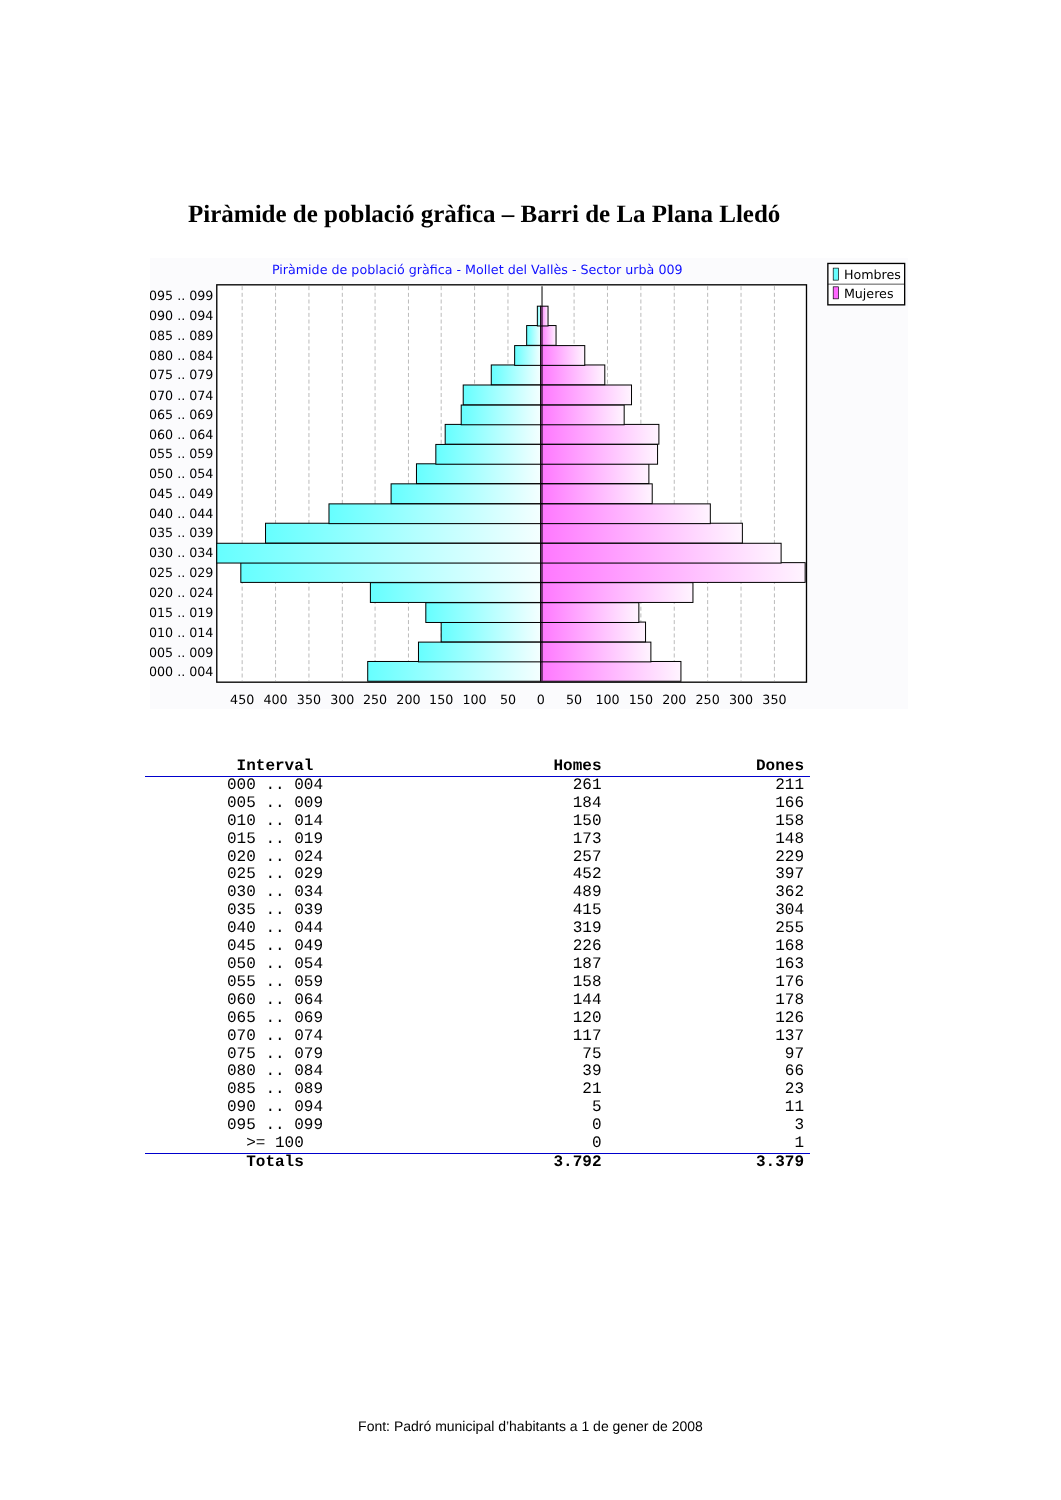Piràmide de població gràfica – Barri de La Plana Lledó
Piràmide de població gràfica - Mollet del Vallès - Sector urbà 009
095 .. 099
090 .. 094
085 .. 089
080 .. 084
075 .. 079
070 .. 074
065 .. 069
060 .. 064
055 .. 059
050 .. 054
045 .. 049
040 .. 044
035 .. 039
030 .. 034
025 .. 029
020 .. 024
015 .. 019
010 .. 014
005 .. 009
000 .. 004
450
400
350
300
250
200
150
100
50
0
50
100
150
200
250
300
350
Hombres
Mujeres
| Interval | Homes | Dones |
| --- | --- | --- |
| 000 .. 004 | 261 | 211 |
| 005 .. 009 | 184 | 166 |
| 010 .. 014 | 150 | 158 |
| 015 .. 019 | 173 | 148 |
| 020 .. 024 | 257 | 229 |
| 025 .. 029 | 452 | 397 |
| 030 .. 034 | 489 | 362 |
| 035 .. 039 | 415 | 304 |
| 040 .. 044 | 319 | 255 |
| 045 .. 049 | 226 | 168 |
| 050 .. 054 | 187 | 163 |
| 055 .. 059 | 158 | 176 |
| 060 .. 064 | 144 | 178 |
| 065 .. 069 | 120 | 126 |
| 070 .. 074 | 117 | 137 |
| 075 .. 079 | 75 | 97 |
| 080 .. 084 | 39 | 66 |
| 085 .. 089 | 21 | 23 |
| 090 .. 094 | 5 | 11 |
| 095 .. 099 | 0 | 3 |
| >= 100 | 0 | 1 |
| Totals | 3.792 | 3.379 |
Font: Padró municipal d’habitants a 1 de gener de 2008